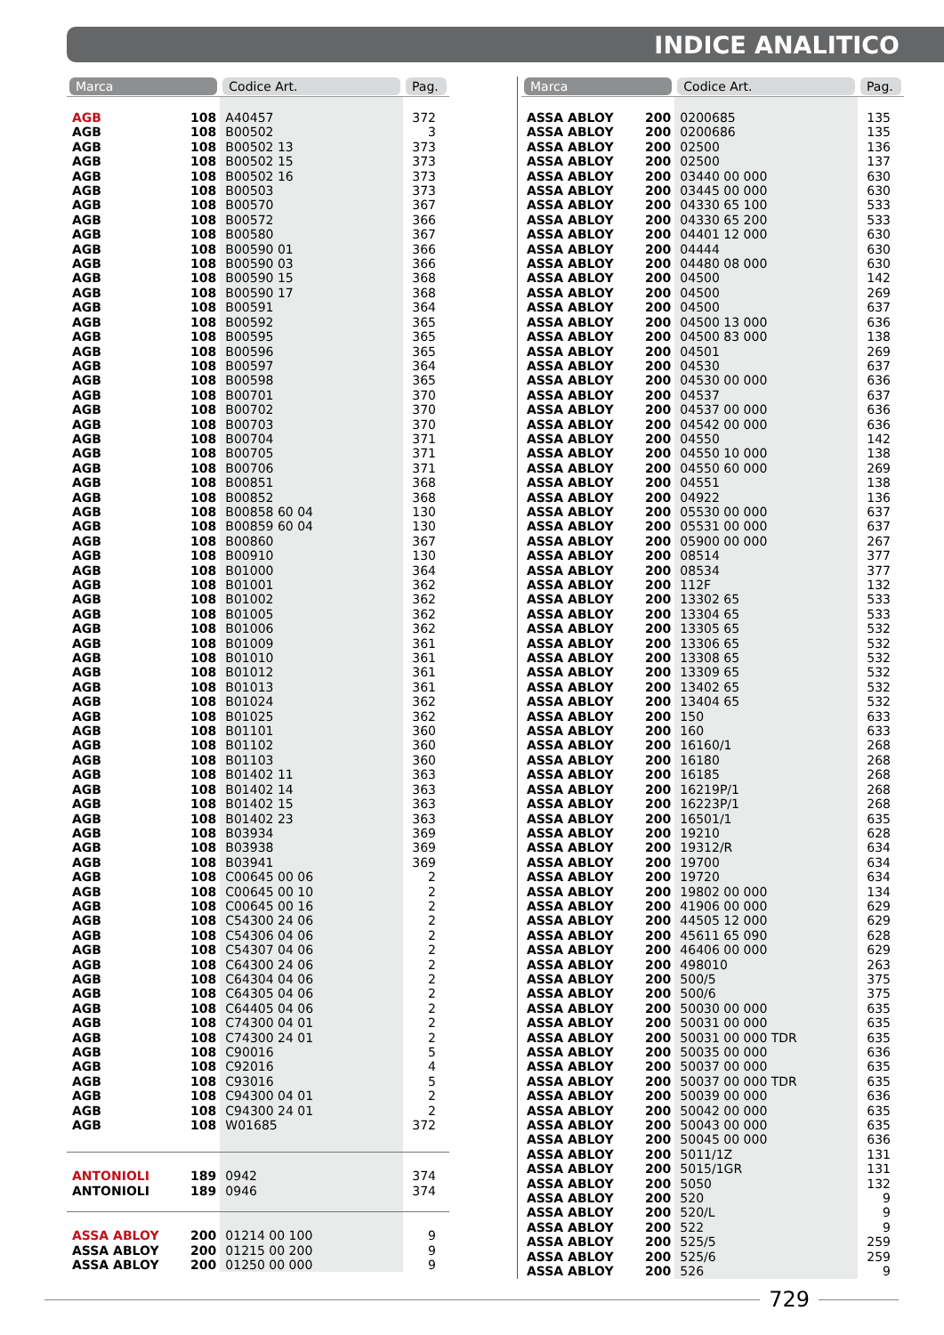INDICE ANALITICO
| Marca | | Codice Art. | Pag. |
| --- | --- | --- | --- |
| AGB | 108 | A40457 | 372 |
| AGB | 108 | B00502 | 3 |
| AGB | 108 | B00502 13 | 373 |
| AGB | 108 | B00502 15 | 373 |
| AGB | 108 | B00502 16 | 373 |
| AGB | 108 | B00503 | 373 |
| AGB | 108 | B00570 | 367 |
| AGB | 108 | B00572 | 366 |
| AGB | 108 | B00580 | 367 |
| AGB | 108 | B00590 01 | 366 |
| AGB | 108 | B00590 03 | 366 |
| AGB | 108 | B00590 15 | 368 |
| AGB | 108 | B00590 17 | 368 |
| AGB | 108 | B00591 | 364 |
| AGB | 108 | B00592 | 365 |
| AGB | 108 | B00595 | 365 |
| AGB | 108 | B00596 | 365 |
| AGB | 108 | B00597 | 364 |
| AGB | 108 | B00598 | 365 |
| AGB | 108 | B00701 | 370 |
| AGB | 108 | B00702 | 370 |
| AGB | 108 | B00703 | 370 |
| AGB | 108 | B00704 | 371 |
| AGB | 108 | B00705 | 371 |
| AGB | 108 | B00706 | 371 |
| AGB | 108 | B00851 | 368 |
| AGB | 108 | B00852 | 368 |
| AGB | 108 | B00858 60 04 | 130 |
| AGB | 108 | B00859 60 04 | 130 |
| AGB | 108 | B00860 | 367 |
| AGB | 108 | B00910 | 130 |
| AGB | 108 | B01000 | 364 |
| AGB | 108 | B01001 | 362 |
| AGB | 108 | B01002 | 362 |
| AGB | 108 | B01005 | 362 |
| AGB | 108 | B01006 | 362 |
| AGB | 108 | B01009 | 361 |
| AGB | 108 | B01010 | 361 |
| AGB | 108 | B01012 | 361 |
| AGB | 108 | B01013 | 361 |
| AGB | 108 | B01024 | 362 |
| AGB | 108 | B01025 | 362 |
| AGB | 108 | B01101 | 360 |
| AGB | 108 | B01102 | 360 |
| AGB | 108 | B01103 | 360 |
| AGB | 108 | B01402 11 | 363 |
| AGB | 108 | B01402 14 | 363 |
| AGB | 108 | B01402 15 | 363 |
| AGB | 108 | B01402 23 | 363 |
| AGB | 108 | B03934 | 369 |
| AGB | 108 | B03938 | 369 |
| AGB | 108 | B03941 | 369 |
| AGB | 108 | C00645 00 06 | 2 |
| AGB | 108 | C00645 00 10 | 2 |
| AGB | 108 | C00645 00 16 | 2 |
| AGB | 108 | C54300 24 06 | 2 |
| AGB | 108 | C54306 04 06 | 2 |
| AGB | 108 | C54307 04 06 | 2 |
| AGB | 108 | C64300 24 06 | 2 |
| AGB | 108 | C64304 04 06 | 2 |
| AGB | 108 | C64305 04 06 | 2 |
| AGB | 108 | C64405 04 06 | 2 |
| AGB | 108 | C74300 04 01 | 2 |
| AGB | 108 | C74300 24 01 | 2 |
| AGB | 108 | C90016 | 5 |
| AGB | 108 | C92016 | 4 |
| AGB | 108 | C93016 | 5 |
| AGB | 108 | C94300 04 01 | 2 |
| AGB | 108 | C94300 24 01 | 2 |
| AGB | 108 | W01685 | 372 |
| ANTONIOLI | 189 | 0942 | 374 |
| ANTONIOLI | 189 | 0946 | 374 |
| ASSA ABLOY | 200 | 01214 00 100 | 9 |
| ASSA ABLOY | 200 | 01215 00 200 | 9 |
| ASSA ABLOY | 200 | 01250 00 000 | 9 |
| Marca | | Codice Art. | Pag. |
| --- | --- | --- | --- |
| ASSA ABLOY | 200 | 0200685 | 135 |
| ASSA ABLOY | 200 | 0200686 | 135 |
| ASSA ABLOY | 200 | 02500 | 136 |
| ASSA ABLOY | 200 | 02500 | 137 |
| ASSA ABLOY | 200 | 03440 00 000 | 630 |
| ASSA ABLOY | 200 | 03445 00 000 | 630 |
| ASSA ABLOY | 200 | 04330 65 100 | 533 |
| ASSA ABLOY | 200 | 04330 65 200 | 533 |
| ASSA ABLOY | 200 | 04401 12 000 | 630 |
| ASSA ABLOY | 200 | 04444 | 630 |
| ASSA ABLOY | 200 | 04480 08 000 | 630 |
| ASSA ABLOY | 200 | 04500 | 142 |
| ASSA ABLOY | 200 | 04500 | 269 |
| ASSA ABLOY | 200 | 04500 | 637 |
| ASSA ABLOY | 200 | 04500 13 000 | 636 |
| ASSA ABLOY | 200 | 04500 83 000 | 138 |
| ASSA ABLOY | 200 | 04501 | 269 |
| ASSA ABLOY | 200 | 04530 | 637 |
| ASSA ABLOY | 200 | 04530 00 000 | 636 |
| ASSA ABLOY | 200 | 04537 | 637 |
| ASSA ABLOY | 200 | 04537 00 000 | 636 |
| ASSA ABLOY | 200 | 04542 00 000 | 636 |
| ASSA ABLOY | 200 | 04550 | 142 |
| ASSA ABLOY | 200 | 04550 10 000 | 138 |
| ASSA ABLOY | 200 | 04550 60 000 | 269 |
| ASSA ABLOY | 200 | 04551 | 138 |
| ASSA ABLOY | 200 | 04922 | 136 |
| ASSA ABLOY | 200 | 05530 00 000 | 637 |
| ASSA ABLOY | 200 | 05531 00 000 | 637 |
| ASSA ABLOY | 200 | 05900 00 000 | 267 |
| ASSA ABLOY | 200 | 08514 | 377 |
| ASSA ABLOY | 200 | 08534 | 377 |
| ASSA ABLOY | 200 | 112F | 132 |
| ASSA ABLOY | 200 | 13302 65 | 533 |
| ASSA ABLOY | 200 | 13304 65 | 533 |
| ASSA ABLOY | 200 | 13305 65 | 532 |
| ASSA ABLOY | 200 | 13306 65 | 532 |
| ASSA ABLOY | 200 | 13308 65 | 532 |
| ASSA ABLOY | 200 | 13309 65 | 532 |
| ASSA ABLOY | 200 | 13402 65 | 532 |
| ASSA ABLOY | 200 | 13404 65 | 532 |
| ASSA ABLOY | 200 | 150 | 633 |
| ASSA ABLOY | 200 | 160 | 633 |
| ASSA ABLOY | 200 | 16160/1 | 268 |
| ASSA ABLOY | 200 | 16180 | 268 |
| ASSA ABLOY | 200 | 16185 | 268 |
| ASSA ABLOY | 200 | 16219P/1 | 268 |
| ASSA ABLOY | 200 | 16223P/1 | 268 |
| ASSA ABLOY | 200 | 16501/1 | 635 |
| ASSA ABLOY | 200 | 19210 | 628 |
| ASSA ABLOY | 200 | 19312/R | 634 |
| ASSA ABLOY | 200 | 19700 | 634 |
| ASSA ABLOY | 200 | 19720 | 634 |
| ASSA ABLOY | 200 | 19802 00 000 | 134 |
| ASSA ABLOY | 200 | 41906 00 000 | 629 |
| ASSA ABLOY | 200 | 44505 12 000 | 629 |
| ASSA ABLOY | 200 | 45611 65 090 | 628 |
| ASSA ABLOY | 200 | 46406 00 000 | 629 |
| ASSA ABLOY | 200 | 498010 | 263 |
| ASSA ABLOY | 200 | 500/5 | 375 |
| ASSA ABLOY | 200 | 500/6 | 375 |
| ASSA ABLOY | 200 | 50030 00 000 | 635 |
| ASSA ABLOY | 200 | 50031 00 000 | 635 |
| ASSA ABLOY | 200 | 50031 00 000 TDR | 635 |
| ASSA ABLOY | 200 | 50035 00 000 | 636 |
| ASSA ABLOY | 200 | 50037 00 000 | 635 |
| ASSA ABLOY | 200 | 50037 00 000 TDR | 635 |
| ASSA ABLOY | 200 | 50039 00 000 | 636 |
| ASSA ABLOY | 200 | 50042 00 000 | 635 |
| ASSA ABLOY | 200 | 50043 00 000 | 635 |
| ASSA ABLOY | 200 | 50045 00 000 | 636 |
| ASSA ABLOY | 200 | 5011/1Z | 131 |
| ASSA ABLOY | 200 | 5015/1GR | 131 |
| ASSA ABLOY | 200 | 5050 | 132 |
| ASSA ABLOY | 200 | 520 | 9 |
| ASSA ABLOY | 200 | 520/L | 9 |
| ASSA ABLOY | 200 | 522 | 9 |
| ASSA ABLOY | 200 | 525/5 | 259 |
| ASSA ABLOY | 200 | 525/6 | 259 |
| ASSA ABLOY | 200 | 526 | 9 |
729